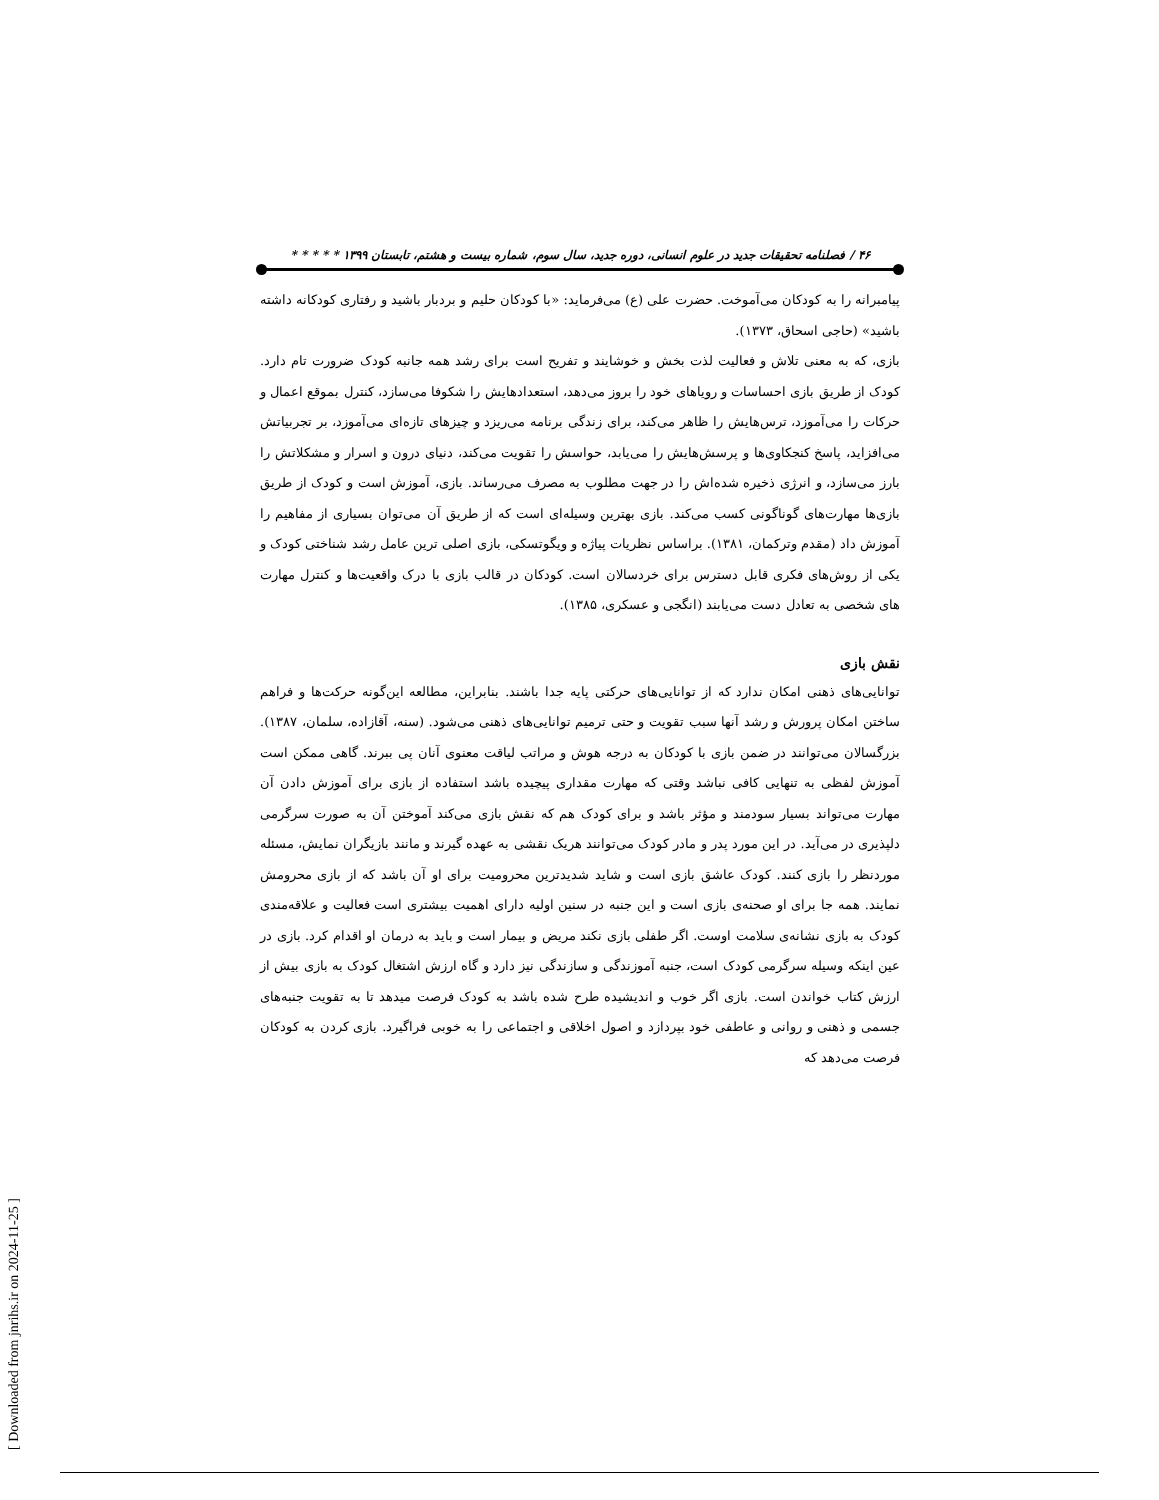۴۶ / فصلنامه تحقیقات جدید در علوم انسانی، دوره جدید، سال سوم، شماره بیست و هشتم، تابستان ۱۳۹۹ * * * * *
پیامبرانه را به کودکان می‌آموخت. حضرت علی (ع) می‌فرماید: «با کودکان حلیم و بردبار باشید و رفتاری کودکانه داشته باشید» (حاجی اسحاق، ۱۳۷۳).
بازی، که به معنی تلاش و فعالیت لذت بخش و خوشایند و تفریح است برای رشد همه جانبه کودک ضرورت تام دارد. کودک از طریق بازی احساسات و رویاهای خود را بروز می‌دهد، استعدادهایش را شکوفا می‌سازد، کنترل بموقع اعمال و حرکات را می‌آموزد، ترس‌هایش را ظاهر می‌کند، برای زندگی برنامه می‌ریزد و چیزهای تازه‌ای می‌آموزد، بر تجربیاتش می‌افزاید، پاسخ کنجکاوی‌ها و پرسش‌هایش را می‌یابد، حواسش را تقویت می‌کند، دنیای درون و اسرار و مشکلاتش را بارز می‌سازد، و انرژی ذخیره شده‌اش را در جهت مطلوب به مصرف می‌رساند. بازی، آموزش است و کودک از طریق بازی‌ها مهارت‌های گوناگونی کسب می‌کند. بازی بهترین وسیله‌ای است که از طریق آن می‌توان بسیاری از مفاهیم را آموزش داد (مقدم وترکمان، ۱۳۸۱). براساس نظریات پیاژه و ویگوتسکی، بازی اصلی ترین عامل رشد شناختی کودک و یکی از روش‌های فکری قابل دسترس برای خردسالان است. کودکان در قالب بازی با درک واقعیت‌ها و کنترل مهارت های شخصی به تعادل دست می‌یابند (انگجی و عسکری، ۱۳۸۵).
نقش بازی
توانایی‌های ذهنی امکان ندارد که از توانایی‌های حرکتی پایه جدا باشند. بنابراین، مطالعه این‌گونه حرکت‌ها و فراهم ساختن امکان پرورش و رشد آنها سبب تقویت و حتی ترمیم توانایی‌های ذهنی می‌شود. (سنه، آقازاده، سلمان، ۱۳۸۷). بزرگسالان می‌توانند در ضمن بازی با کودکان به درجه هوش و مراتب لیاقت معنوی آنان پی ببرند. گاهی ممکن است آموزش لفظی به تنهایی کافی نباشد وقتی که مهارت مقداری پیچیده باشد استفاده از بازی برای آموزش دادن آن مهارت می‌تواند بسیار سودمند و مؤثر باشد و برای کودک هم که نقش بازی می‌کند آموختن آن به صورت سرگرمی دلپذیری در می‌آید. در این مورد پدر و مادر کودک می‌توانند هریک نقشی به عهده گیرند و مانند بازیگران نمایش، مسئله موردنظر را بازی کنند. کودک عاشق بازی است و شاید شدیدترین محرومیت برای او آن باشد که از بازی محرومش نمایند. همه جا برای او صحنه‌ی بازی است و این جنبه در سنین اولیه دارای اهمیت بیشتری است فعالیت و علاقه‌مندی کودک به بازی نشانه‌ی سلامت اوست. اگر طفلی بازی نکند مریض و بیمار است و باید به درمان او اقدام کرد. بازی در عین اینکه وسیله سرگرمی کودک است، جنبه آموزندگی و سازندگی نیز دارد و گاه ارزش اشتغال کودک به بازی بیش از ارزش کتاب خواندن است. بازی اگر خوب و اندیشیده طرح شده باشد به کودک فرصت میدهد تا به تقویت جنبه‌های جسمی و ذهنی و روانی و عاطفی خود بپردازد و اصول اخلاقی و اجتماعی را به خوبی فراگیرد. بازی کردن به کودکان فرصت می‌دهد که
[ Downloaded from jnrihs.ir on 2024-11-25 ]